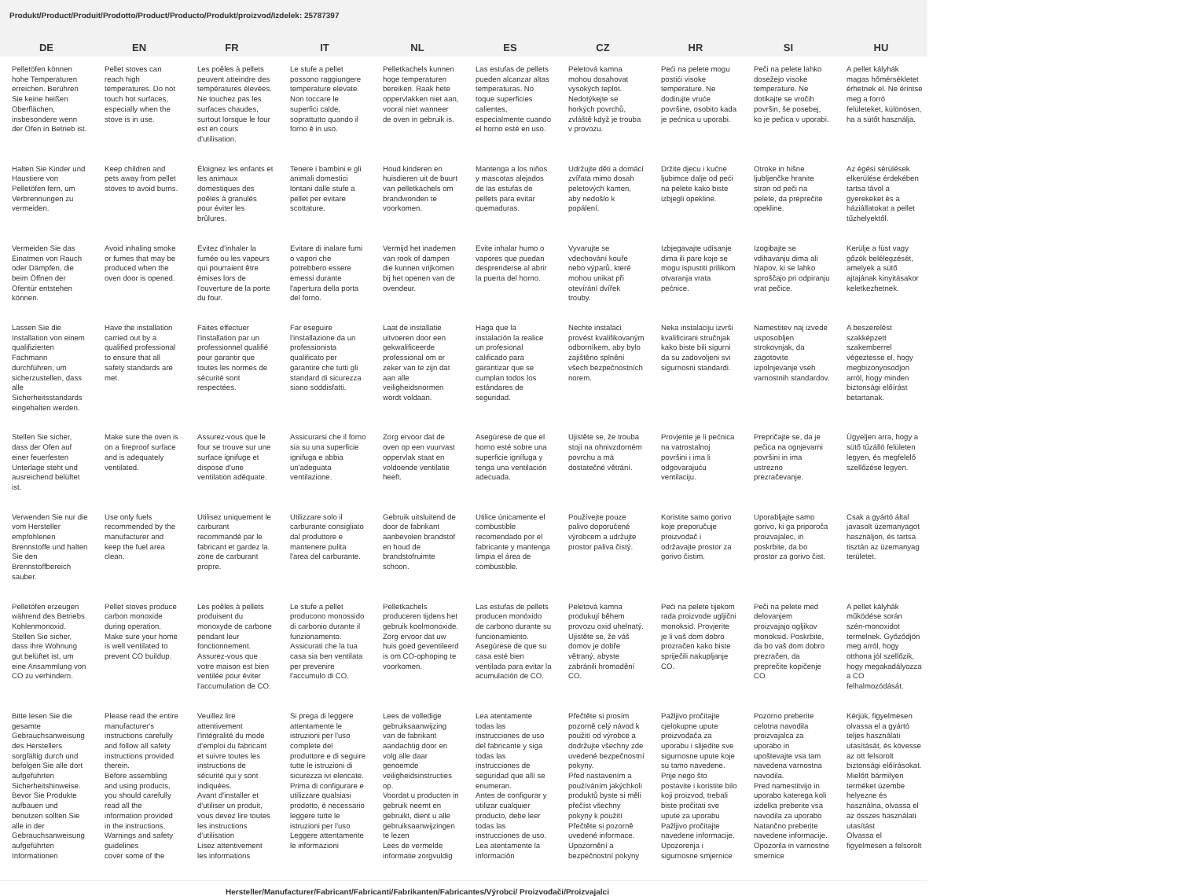Produkt/Product/Produit/Prodotto/Product/Producto/Produkt/proizvod/Izdelek: 25787397
| DE | EN | FR | IT | NL | ES | CZ | HR | SI | HU |
| --- | --- | --- | --- | --- | --- | --- | --- | --- | --- |
| Pelletöfen können hohe Temperaturen erreichen. Berühren Sie keine heißen Oberflächen, insbesondere wenn der Ofen in Betrieb ist. | Pellet stoves can reach high temperatures. Do not touch hot surfaces, especially when the stove is in use. | Les poêles à pellets peuvent atteindre des températures élevées. Ne touchez pas les surfaces chaudes, surtout lorsque le four est en cours d'utilisation. | Le stufe a pellet possono raggiungere temperature elevate. Non toccare le superfici calde, soprattutto quando il forno è in uso. | Pelletkachels kunnen hoge temperaturen bereiken. Raak hete oppervlakken niet aan, vooral niet wanneer de oven in gebruik is. | Las estufas de pellets pueden alcanzar altas temperaturas. No toque superficies calientes, especialmente cuando el horno esté en uso. | Peletová kamna mohou dosahovat vysokých teplot. Nedotýkejte se horkých povrchů, zvláště když je trouba v provozu. | Peći na pelete mogu postići visoke temperature. Ne dodirujte vruće površine, osobito kada je pećnica u uporabi. | Peči na pelete lahko dosežejo visoke temperature. Ne dotikajte se vročih površin, še posebej, ko je pečica v uporabi. | A pellet kályhák magas hőmérsékletet érhetnek el. Ne érintse meg a forró felületeket, különösen, ha a sütőt használja. |
| Halten Sie Kinder und Haustiere von Pelletöfen fern, um Verbrennungen zu vermeiden. | Keep children and pets away from pellet stoves to avoid burns. | Éloignez les enfants et les animaux domestiques des poêles à granulés pour éviter les brûlures. | Tenere i bambini e gli animali domestici lontani dalle stufe a pellet per evitare scottature. | Houd kinderen en huisdieren uit de buurt van pelletkachels om brandwonden te voorkomen. | Mantenga a los niños y mascotas alejados de las estufas de pellets para evitar quemaduras. | Udržujte děti a domácí zvířata mimo dosah peletových kamen, aby nedošlo k popálení. | Držite djecu i kućne ljubimce dalje od peći na pelete kako biste izbjegli opekline. | Otroke in hišne ljubljenčke hranite stran od peči na pelete, da preprečite opekline. | Az égési sérülések elkerülése érdekében tartsa távol a gyerekeket és a háziállatokat a pellet tűzhelyektől. |
| Vermeiden Sie das Einatmen von Rauch oder Dämpfen, die beim Öffnen der Ofentür entstehen können. | Avoid inhaling smoke or fumes that may be produced when the oven door is opened. | Évitez d'inhaler la fumée ou les vapeurs qui pourraient être émises lors de l'ouverture de la porte du four. | Evitare di inalare fumi o vapori che potrebbero essere emessi durante l'apertura della porta del forno. | Vermijd het inademen van rook of dampen die kunnen vrijkomen bij het openen van de ovendeur. | Evite inhalar humo o vapores que puedan desprenderse al abrir la puerta del horno. | Vyvarujte se vdechování kouře nebo výparů, které mohou unikat při otevírání dvířek trouby. | Izbjegavajte udisanje dima ili pare koje se mogu ispustiti prilikom otvaranja vrata pećnice. | Izogibajte se vdihavanju dima ali hlapov, ki se lahko sproščajo pri odpiranju vrat pečice. | Kerülje a füst vagy gőzök belélegzését, amelyek a sütő ajtajának kinyitásakor keletkezhetnek. |
| Lassen Sie die Installation von einem qualifizierten Fachmann durchführen, um sicherzustellen, dass alle Sicherheitsstandards eingehalten werden. | Have the installation carried out by a qualified professional to ensure that all safety standards are met. | Faites effectuer l'installation par un professionnel qualifié pour garantir que toutes les normes de sécurité sont respectées. | Far eseguire l'installazione da un professionista qualificato per garantire che tutti gli standard di sicurezza siano soddisfatti. | Laat de installatie uitvoeren door een gekwalificeerde professional om er zeker van te zijn dat aan alle veiligheidsnormen wordt voldaan. | Haga que la instalación la realice un profesional calificado para garantizar que se cumplan todos los estándares de seguridad. | Nechte instalaci provést kvalifikovaným odborníkem, aby bylo zajištěno splnění všech bezpečnostních norem. | Neka instalaciju izvrši kvalificirani stručnjak kako biste bili sigurni da su zadovoljeni svi sigurnosni standardi. | Namestitev naj izvede usposobljen strokovnjak, da zagotovite izpolnjevanje vseh varnostnih standardov. | A beszerelést szakképzett szakemberrel végeztesse el, hogy megbizonyosodjon arról, hogy minden biztonsági előírást betartanak. |
| Stellen Sie sicher, dass der Ofen auf einer feuerfesten Unterlage steht und ausreichend belüftet ist. | Make sure the oven is on a fireproof surface and is adequately ventilated. | Assurez-vous que le four se trouve sur une surface ignifuge et dispose d'une ventilation adéquate. | Assicurarsi che il forno sia su una superficie ignifuga e abbia un'adeguata ventilazione. | Zorg ervoor dat de oven op een vuurvast oppervlak staat en voldoende ventilatie heeft. | Asegúrese de que el horno esté sobre una superficie ignífuga y tenga una ventilación adecuada. | Ujistěte se, že trouba stojí na ohnivzdorném povrchu a má dostatečné větrání. | Provjerite je li pećnica na vatrostalnoj površini i ima li odgovarajuću ventilaciju. | Prepričajte se, da je pečica na ognjevarni površini in ima ustrezno prezračevanje. | Ügyeljen arra, hogy a sütő tűzálló felületen legyen, és megfelelő szellőzése legyen. |
| Verwenden Sie nur die vom Hersteller empfohlenen Brennstoffe und halten Sie den Brennstoffbereich sauber. | Use only fuels recommended by the manufacturer and keep the fuel area clean. | Utilisez uniquement le carburant recommandé par le fabricant et gardez la zone de carburant propre. | Utilizzare solo il carburante consigliato dal produttore e mantenere pulita l'area del carburante. | Gebruik uitsluitend de door de fabrikant aanbevolen brandstof en houd de brandstofruimte schoon. | Utilice únicamente el combustible recomendado por el fabricante y mantenga limpia el área de combustible. | Používejte pouze palivo doporučené výrobcem a udržujte prostor paliva čistý. | Koristite samo gorivo koje preporučuje proizvođač i održavajte prostor za gorivo čistim. | Uporabljajte samo gorivo, ki ga priporoča proizvajalec, in poskrbite, da bo prostor za gorivo čist. | Csak a gyártó által javasolt üzemanyagot használjon, és tartsa tisztán az üzemanyag területet. |
| Pelletöfen erzeugen während des Betriebs Kohlenmonoxid. Stellen Sie sicher, dass Ihre Wohnung gut belüftet ist, um eine Ansammlung von CO zu verhindern. | Pellet stoves produce carbon monoxide during operation. Make sure your home is well ventilated to prevent CO buildup. | Les poêles à pellets produisent du monoxyde de carbone pendant leur fonctionnement. Assurez-vous que votre maison est bien ventilée pour éviter l'accumulation de CO. | Le stufe a pellet producono monossido di carbonio durante il funzionamento. Assicurati che la tua casa sia ben ventilata per prevenire l'accumulo di CO. | Pelletkachels produceren tijdens het gebruik koolmonoxide. Zorg ervoor dat uw huis goed geventileerd is om CO-ophoping te voorkomen. | Las estufas de pellets producen monóxido de carbono durante su funcionamiento. Asegúrese de que su casa esté bien ventilada para evitar la acumulación de CO. | Peletová kamna produkují během provozu oxid uhelnatý. Ujistěte se, že váš domov je dobře větraný, abyste zabránili hromadění CO. | Peći na pelete tijekom rada proizvode ugljični monoksid. Provjerite je li vaš dom dobro prozračen kako biste spriječili nakupljanje CO. | Peči na pelete med delovanjem proizvajajo ogljikov monoksid. Poskrbite, da bo vaš dom dobro prezračen, da preprečite kopičenje CO. | A pellet kályhák működése során szén-monoxidot termelnek. Győződjön meg arról, hogy otthona jól szellőzik, hogy megakadályozza a CO felhalmozódását. |
| Bitte lesen Sie die gesamte Gebrauchsanweisung des Herstellers sorgfältig durch und befolgen Sie alle dort aufgeführten Sicherheitshinweise. Bevor Sie Produkte aufbauen und benutzen sollten Sie alle in der Gebrauchsanweisung aufgeführten Informationen | Please read the entire manufacturer's instructions carefully and follow all safety instructions provided therein. Before assembling and using products, you should carefully read all the information provided in the instructions. Warnings and safety guidelines cover some of the | Veuillez lire attentivement l'intégralité du mode d'emploi du fabricant et suivre toutes les instructions de sécurité qui y sont indiquées. Avant d'installer et d'utiliser un produit, vous devez lire toutes les instructions d'utilisation Lisez attentivement les informations | Si prega di leggere attentamente le istruzioni per l'uso complete del produttore e di seguire tutte le istruzioni di sicurezza ivi elencate. Prima di configurare e utilizzare qualsiasi prodotto, è necessario leggere tutte le istruzioni per l'uso Leggere attentamente le informazioni | Lees de volledige gebruiksaanwijzing van de fabrikant aandachtig door en volg alle daar genoemde veiligheidsinstructies op. Voordat u producten in gebruik neemt en gebruikt, dient u alle gebruiksaanwijzingen te lezen Lees de vermelde informatie zorgvuldig | Lea atentamente todas las instrucciones de uso del fabricante y siga todas las instrucciones de seguridad que allí se enumeran. Antes de configurar y utilizar cualquier producto, debe leer todas las instrucciones de uso. Lea atentamente la información | Přečtěte si prosím pozorně celý návod k použití od výrobce a dodržujte všechny zde uvedené bezpečnostní pokyny. Před nastavením a používáním jakýchkoli produktů byste si měli přečíst všechny pokyny k použití Přečtěte si pozorně uvedené informace. Upozornění a bezpečnostní pokyny | Pažljivo pročitajte cjelokupne upute proizvođača za uporabu i slijedite sve sigurnosne upute koje su tamo navedene. Prije nego što postavite i koristite bilo koji proizvod, trebali biste pročitati sve upute za uporabu Pažljivo pročitajte navedene informacije. Upozorenja i sigurnosne smjernice | Pozorno preberite celotna navodila proizvajalca za uporabo in upoštevajte vsa tam navedena varnostna navodila. Pred namestitvijo in uporabo katerega koli izdelka preberite vsa navodila za uporabo Natančno preberite navedene informacije. Opozorila in varnostne smernice | Kérjük, figyelmesen olvassa el a gyártó teljes használati utasítását, és kövesse az ott felsorolt biztonsági előírásokat. Mielőtt bármilyen terméket üzembe helyezne és használna, olvassa el az összes használati utasítást Olvassa el figyelmesen a felsorolt |
Hersteller/Manufacturer/Fabricant/Fabricanti/Fabrikanten/Fabricantes/Výrobci/ Proizvođači/Proizvajalci